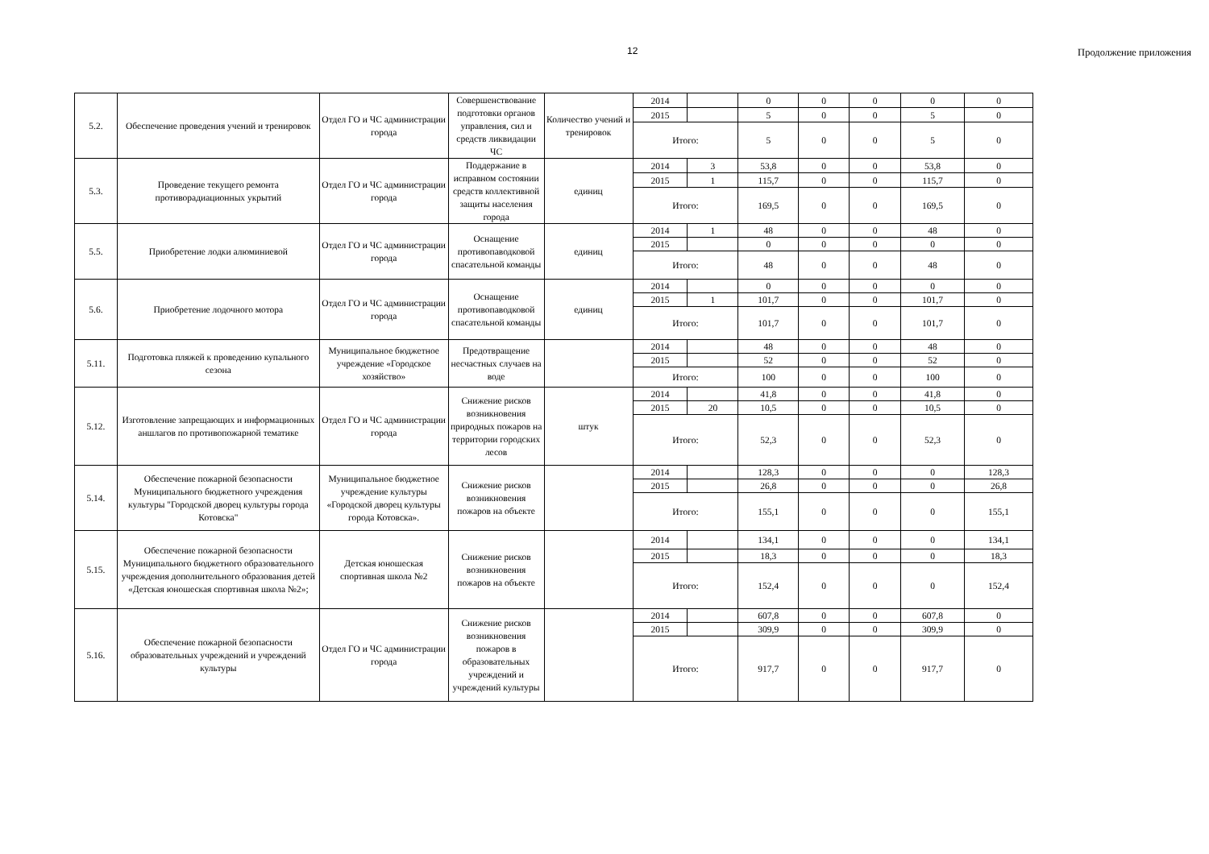12 Продолжение приложения
| 5.2. | Обеспечение проведения учений и тренировок | Отдел ГО и ЧС администрации города | Совершенствование подготовки органов управления, сил и средств ликвидации ЧС | Количество учений и тренировок | 2014 | | 0 | 0 | 0 | 0 | 0 |
| | | | | | 2015 | | 5 | 0 | 0 | 5 | 0 |
| | | | | | Итого: | | 5 | 0 | 0 | 5 | 0 |
| 5.3. | Проведение текущего ремонта противорадиационных укрытий | Отдел ГО и ЧС администрации города | Поддержание в исправном состоянии средств коллективной защиты населения города | единиц | 2014 | 3 | 53,8 | 0 | 0 | 53,8 | 0 |
| | | | | | 2015 | 1 | 115,7 | 0 | 0 | 115,7 | 0 |
| | | | | | Итого: | | 169,5 | 0 | 0 | 169,5 | 0 |
| 5.5. | Приобретение лодки алюминиевой | Отдел ГО и ЧС администрации города | Оснащение противопаводковой спасательной команды | единиц | 2014 | 1 | 48 | 0 | 0 | 48 | 0 |
| | | | | | 2015 | | 0 | 0 | 0 | 0 | 0 |
| | | | | | Итого: | | 48 | 0 | 0 | 48 | 0 |
| 5.6. | Приобретение лодочного мотора | Отдел ГО и ЧС администрации города | Оснащение противопаводковой спасательной команды | единиц | 2014 | | 0 | 0 | 0 | 0 | 0 |
| | | | | | 2015 | 1 | 101,7 | 0 | 0 | 101,7 | 0 |
| | | | | | Итого: | | 101,7 | 0 | 0 | 101,7 | 0 |
| 5.11. | Подготовка пляжей к проведению купального сезона | Муниципальное бюджетное учреждение «Городское хозяйство» | Предотвращение несчастных случаев на воде | | 2014 | | 48 | 0 | 0 | 48 | 0 |
| | | | | | 2015 | | 52 | 0 | 0 | 52 | 0 |
| | | | | | Итого: | | 100 | 0 | 0 | 100 | 0 |
| 5.12. | Изготовление запрещающих и информационных аншлагов по противопожарной тематике | Отдел ГО и ЧС администрации города | Снижение рисков возникновения природных пожаров на территории городских лесов | штук | 2014 | | 41,8 | 0 | 0 | 41,8 | 0 |
| | | | | | 2015 | 20 | 10,5 | 0 | 0 | 10,5 | 0 |
| | | | | | Итого: | | 52,3 | 0 | 0 | 52,3 | 0 |
| 5.14. | Обеспечение пожарной безопасности Муниципального бюджетного учреждения культуры "Городской дворец культуры города Котовска" | Муниципальное бюджетное учреждение культуры «Городской дворец культуры города Котовска». | Снижение рисков возникновения пожаров на объекте | | 2014 | | 128,3 | 0 | 0 | 0 | 128,3 |
| | | | | | 2015 | | 26,8 | 0 | 0 | 0 | 26,8 |
| | | | | | Итого: | | 155,1 | 0 | 0 | 0 | 155,1 |
| 5.15. | Обеспечение пожарной безопасности Муниципального бюджетного образовательного учреждения дополнительного образования детей «Детская юношеская спортивная школа №2»; | Детская юношеская спортивная школа №2 | Снижение рисков возникновения пожаров на объекте | | 2014 | | 134,1 | 0 | 0 | 0 | 134,1 |
| | | | | | 2015 | | 18,3 | 0 | 0 | 0 | 18,3 |
| | | | | | Итого: | | 152,4 | 0 | 0 | 0 | 152,4 |
| 5.16. | Обеспечение пожарной безопасности образовательных учреждений и учреждений культуры | Отдел ГО и ЧС администрации города | Снижение рисков возникновения пожаров в образовательных учреждений и учреждений культуры | | 2014 | | 607,8 | 0 | 0 | 607,8 | 0 |
| | | | | | 2015 | | 309,9 | 0 | 0 | 309,9 | 0 |
| | | | | | Итого: | | 917,7 | 0 | 0 | 917,7 | 0 |